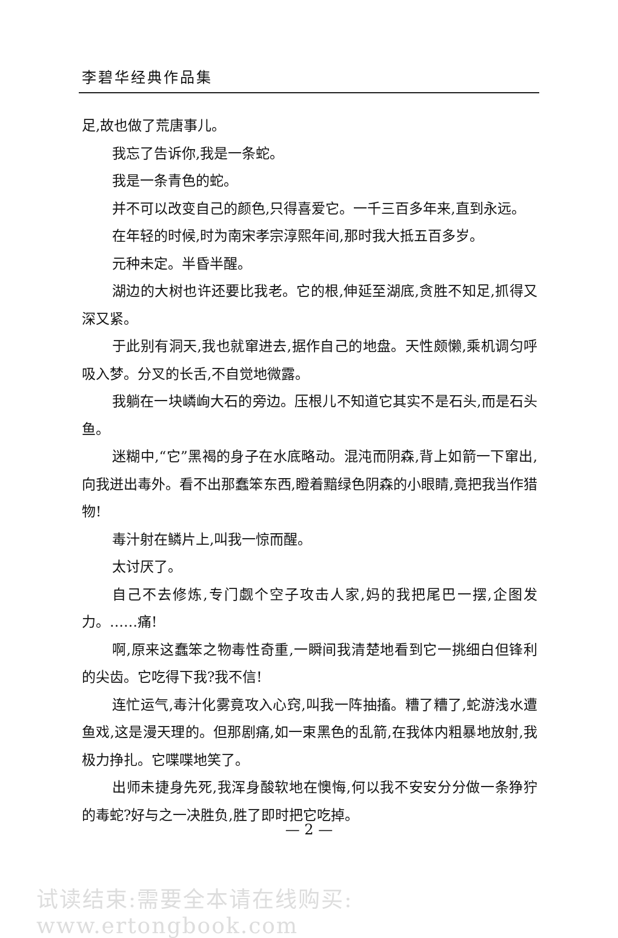李碧华经典作品集
足,故也做了荒唐事儿。
我忘了告诉你,我是一条蛇。
我是一条青色的蛇。
并不可以改变自己的颜色,只得喜爱它。一千三百多年来,直到永远。
在年轻的时候,时为南宋孝宗淳熙年间,那时我大抵五百多岁。
元种未定。半昏半醒。
湖边的大树也许还要比我老。它的根,伸延至湖底,贪胜不知足,抓得又深又紧。
于此别有洞天,我也就窜进去,据作自己的地盘。天性颇懒,乘机调匀呼吸入梦。分叉的长舌,不自觉地微露。
我躺在一块嶙峋大石的旁边。压根儿不知道它其实不是石头,而是石头鱼。
迷糊中,“它”黑褐的身子在水底略动。混沌而阴森,背上如箭一下窜出,向我迸出毒外。看不出那蠢笨东西,瞪着黯绿色阴森的小眼睛,竟把我当作猎物!
毒汁射在鳞片上,叫我一惊而醒。
太讨厌了。
自己不去修炼,专门觑个空子攻击人家,妈的我把尾巴一摆,企图发力。……痛!
啊,原来这蠢笨之物毒性奇重,一瞬间我清楚地看到它一挑细白但锋利的尖齿。它吃得下我?我不信!
连忙运气,毒汁化雾竟攻入心窍,叫我一阵抽搐。糟了糟了,蛇游浅水遭鱼戏,这是漫天理的。但那剧痛,如一束黑色的乱箭,在我体内粗暴地放射,我极力挣扎。它喋喋地笑了。
出师未捷身先死,我浑身酸软地在懊悔,何以我不安安分分做一条狰狞的毒蛇?好与之一决胜负,胜了即时把它吃掉。
— 2 —
试读结束:需要全本请在线购买: www.ertongbook.com